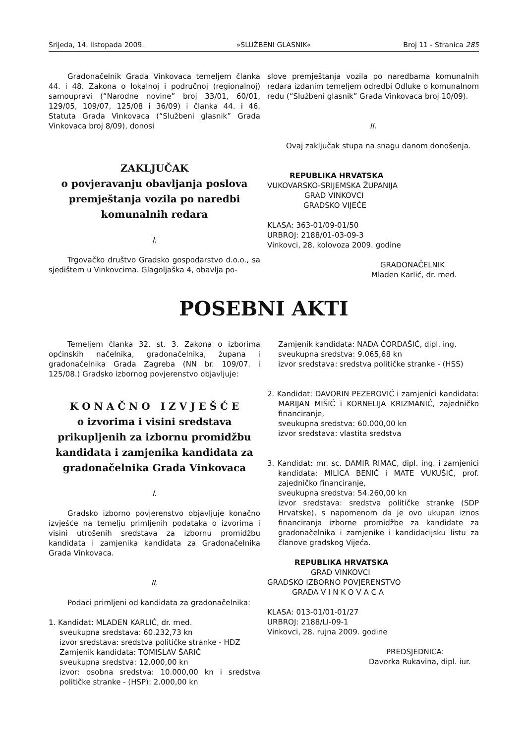Srijeda, 14. listopada 2009. »SLUŽBENI GLASNIK« Broj 11 - Stranica 285
Gradonačelnik Grada Vinkovaca temeljem članka 44. i 48. Zakona o lokalnoj i područnoj (regionalnoj) samoupravi (“Narodne novine” broj 33/01, 60/01, 129/05, 109/07, 125/08 i 36/09) i članka 44. i 46. Statuta Grada Vinkovaca (“Službeni glasnik” Grada Vinkovaca broj 8/09), donosi
ZAKLJUČAK
o povjeravanju obavljanja poslova premještanja vozila po naredbi komunalnih redara
I.
Trgovačko društvo Gradsko gospodarstvo d.o.o., sa sjedištem u Vinkovcima. Glagoljaška 4, obavlja po-
slove premještanja vozila po naredbama komunalnih redara izdanim temeljem odredbi Odluke o komunalnom redu (“Službeni glasnik” Grada Vinkovaca broj 10/09).
II.
Ovaj zaključak stupa na snagu danom donošenja.
REPUBLIKA HRVATSKA
VUKOVARSKO-SRIJEMSKA ŽUPANIJA
GRAD VINKOVCI
GRADSKO VIJEĆE
KLASA: 363-01/09-01/50
URBROJ: 2188/01-03-09-3
Vinkovci, 28. kolovoza 2009. godine
GRADONAČELNIK
Mladen Karlić, dr. med.
POSEBNI AKTI
Temeljem članka 32. st. 3. Zakona o izborima općinskih načelnika, gradonačelnika, župana i gradonačelnika Grada Zagreba (NN br. 109/07. i 125/08.) Gradsko izbornog povjerenstvo objavljuje:
K O N A Č N O I Z V J E Š Ć E
o izvorima i visini sredstava prikupljenih za izbornu promidžbu kandidata i zamjenika kandidata za gradonačelnika Grada Vinkovaca
I.
Gradsko izborno povjerenstvo objavljuje konačno izvješće na temelju primljenih podataka o izvorima i visini utrošenih sredstava za izbornu promidžbu kandidata i zamjenika kandidata za Gradonačelnika Grada Vinkovaca.
II.
Podaci primljeni od kandidata za gradonačelnika:
1. Kandidat: MLADEN KARLIĆ, dr. med.
sveukupna sredstava: 60.232,73 kn
izvor sredstava: sredstva političke stranke - HDZ
Zamjenik kandidata: TOMISLAV ŠARIĆ
sveukupna sredstva: 12.000,00 kn
izvor: osobna sredstva: 10.000,00 kn i sredstva političke stranke - (HSP): 2.000,00 kn
Zamjenik kandidata: NADA ČORDAŠIĆ, dipl. ing.
sveukupna sredstva: 9.065,68 kn
izvor sredstava: sredstva političke stranke - (HSS)
2. Kandidat: DAVORIN PEZEROVIĆ i zamjenici kandidata: MARIJAN MIŠIĆ i KORNELIJA KRIZMANIĆ, zajedničko financiranje,
sveukupna sredstva: 60.000,00 kn
izvor sredstava: vlastita sredstva
3. Kandidat: mr. sc. DAMIR RIMAC, dipl. ing. i zamjenici kandidata: MILICA BENIĆ i MATE VUKUŠIĆ, prof. zajedničko financiranje,
sveukupna sredstva: 54.260,00 kn
izvor sredstava: sredstva političke stranke (SDP Hrvatske), s napomenom da je ovo ukupan iznos financiranja izborne promidžbe za kandidate za gradonačelnika i zamjenike i kandidacijsku listu za članove gradskog Vijeća.
REPUBLIKA HRVATSKA
GRAD VINKOVCI
GRADSKO IZBORNO POVJERENSTVO
GRADA V I N K O V A C A
KLASA: 013-01/01-01/27
URBROJ: 2188/LI-09-1
Vinkovci, 28. rujna 2009. godine
PREDSJEDNICA:
Davorka Rukavina, dipl. iur.